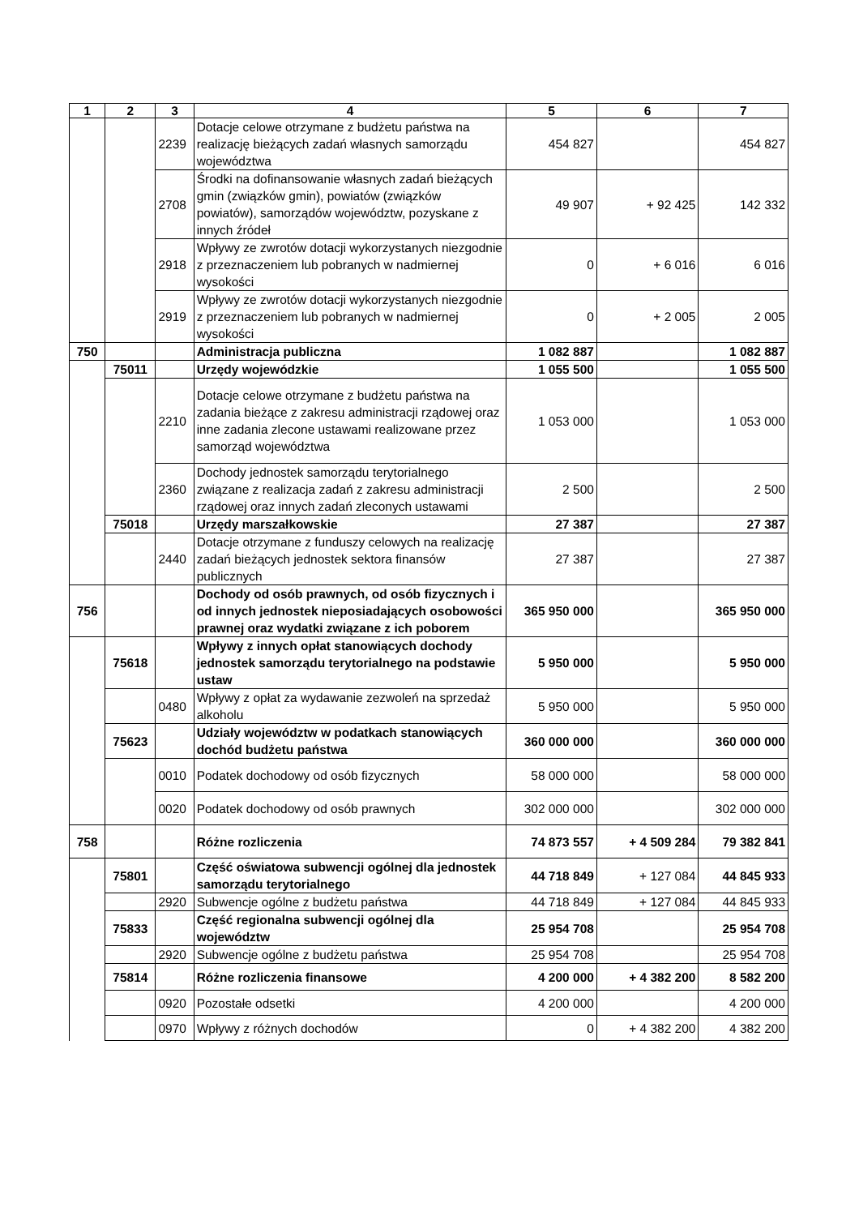| 1 | 2 | 3 | 4 | 5 | 6 | 7 |
| --- | --- | --- | --- | --- | --- | --- |
| | | 2239 | Dotacje celowe otrzymane z budżetu państwa na realizację bieżących zadań własnych samorządu województwa | 454 827 | | 454 827 |
| | | 2708 | Środki na dofinansowanie własnych zadań bieżących gmin (związków gmin), powiatów (związków powiatów), samorządów województw, pozyskane z innych źródeł | 49 907 | + 92 425 | 142 332 |
| | | 2918 | Wpływy ze zwrotów dotacji wykorzystanych niezgodnie z przeznaczeniem lub pobranych w nadmiernej wysokości | 0 | + 6 016 | 6 016 |
| | | 2919 | Wpływy ze zwrotów dotacji wykorzystanych niezgodnie z przeznaczeniem lub pobranych w nadmiernej wysokości | 0 | + 2 005 | 2 005 |
| 750 | | | Administracja publiczna | 1 082 887 | | 1 082 887 |
| | 75011 | | Urzędy wojewódzkie | 1 055 500 | | 1 055 500 |
| | | 2210 | Dotacje celowe otrzymane z budżetu państwa na zadania bieżące z zakresu administracji rządowej oraz inne zadania zlecone ustawami realizowane przez samorząd województwa | 1 053 000 | | 1 053 000 |
| | | 2360 | Dochody jednostek samorządu terytorialnego związane z realizacja zadań z zakresu administracji rządowej oraz innych zadań zleconych ustawami | 2 500 | | 2 500 |
| | 75018 | | Urzędy marszałkowskie | 27 387 | | 27 387 |
| | | 2440 | Dotacje otrzymane z funduszy celowych na realizację zadań bieżących jednostek sektora finansów publicznych | 27 387 | | 27 387 |
| 756 | | | Dochody od osób prawnych, od osób fizycznych i od innych jednostek nieposiadających osobowości prawnej oraz wydatki związane z ich poborem | 365 950 000 | | 365 950 000 |
| | 75618 | | Wpływy z innych opłat stanowiących dochody jednostek samorządu terytorialnego na podstawie ustaw | 5 950 000 | | 5 950 000 |
| | | 0480 | Wpływy z opłat za wydawanie zezwoleń na sprzedaż alkoholu | 5 950 000 | | 5 950 000 |
| | 75623 | | Udziały województw w podatkach stanowiących dochód budżetu państwa | 360 000 000 | | 360 000 000 |
| | | 0010 | Podatek dochodowy od osób fizycznych | 58 000 000 | | 58 000 000 |
| | | 0020 | Podatek dochodowy od osób prawnych | 302 000 000 | | 302 000 000 |
| 758 | | | Różne rozliczenia | 74 873 557 | + 4 509 284 | 79 382 841 |
| | 75801 | | Część oświatowa subwencji ogólnej dla jednostek samorządu terytorialnego | 44 718 849 | + 127 084 | 44 845 933 |
| | | 2920 | Subwencje ogólne z budżetu państwa | 44 718 849 | + 127 084 | 44 845 933 |
| | 75833 | | Część regionalna subwencji ogólnej dla województw | 25 954 708 | | 25 954 708 |
| | | 2920 | Subwencje ogólne z budżetu państwa | 25 954 708 | | 25 954 708 |
| | 75814 | | Różne rozliczenia finansowe | 4 200 000 | + 4 382 200 | 8 582 200 |
| | | 0920 | Pozostałe odsetki | 4 200 000 | | 4 200 000 |
| | | 0970 | Wpływy z różnych dochodów | 0 | + 4 382 200 | 4 382 200 |